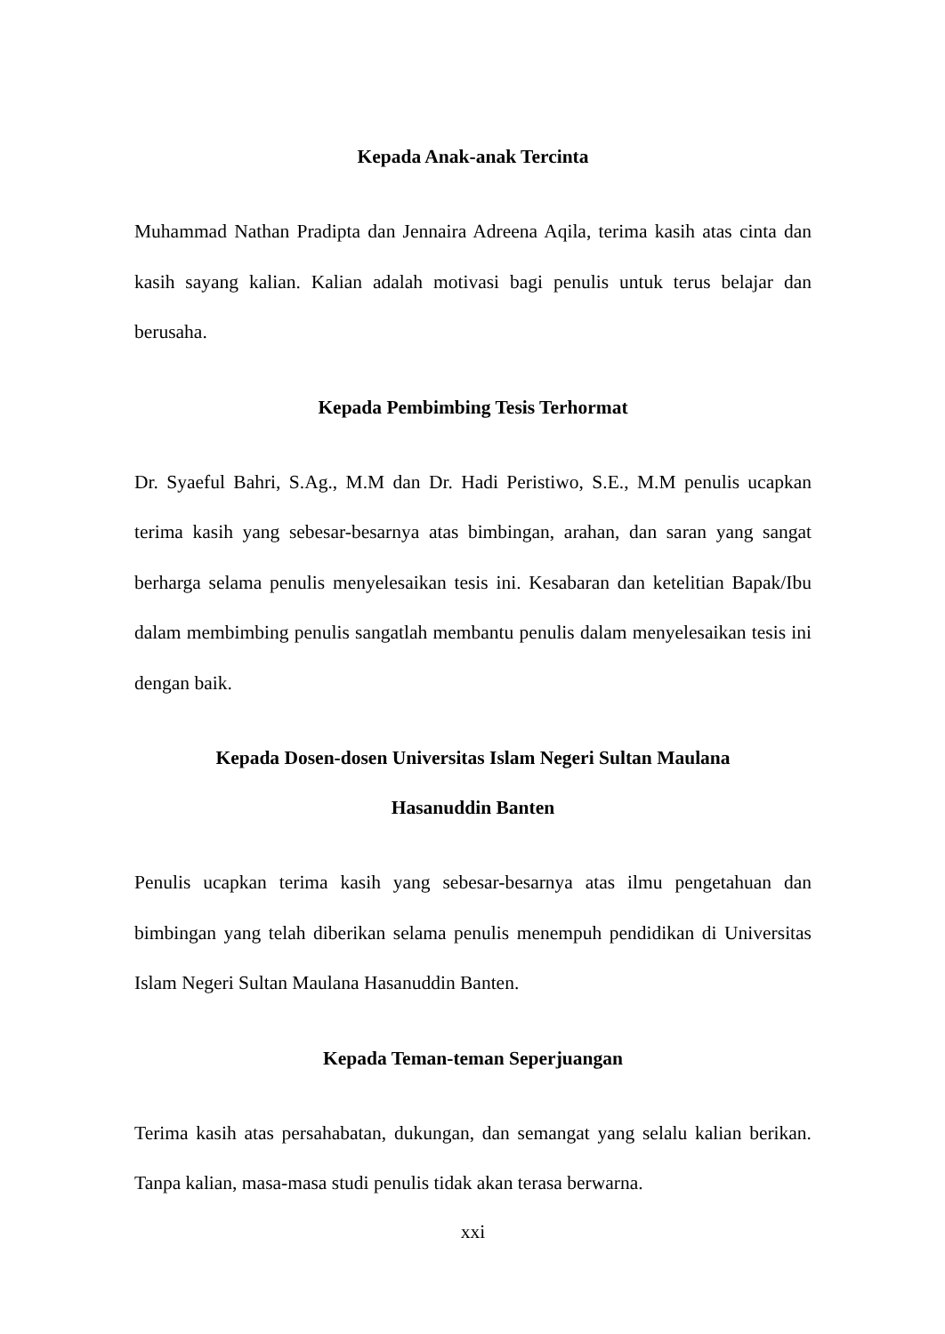Kepada Anak-anak Tercinta
Muhammad Nathan Pradipta dan Jennaira Adreena Aqila, terima kasih atas cinta dan kasih sayang kalian. Kalian adalah motivasi bagi penulis untuk terus belajar dan berusaha.
Kepada Pembimbing Tesis Terhormat
Dr. Syaeful Bahri, S.Ag., M.M dan Dr. Hadi Peristiwo, S.E., M.M penulis ucapkan terima kasih yang sebesar-besarnya atas bimbingan, arahan, dan saran yang sangat berharga selama penulis menyelesaikan tesis ini. Kesabaran dan ketelitian Bapak/Ibu dalam membimbing penulis sangatlah membantu penulis dalam menyelesaikan tesis ini dengan baik.
Kepada Dosen-dosen Universitas Islam Negeri Sultan Maulana
Hasanuddin Banten
Penulis ucapkan terima kasih yang sebesar-besarnya atas ilmu pengetahuan dan bimbingan yang telah diberikan selama penulis menempuh pendidikan di Universitas Islam Negeri Sultan Maulana Hasanuddin Banten.
Kepada Teman-teman Seperjuangan
Terima kasih atas persahabatan, dukungan, dan semangat yang selalu kalian berikan. Tanpa kalian, masa-masa studi penulis tidak akan terasa berwarna.
xxi